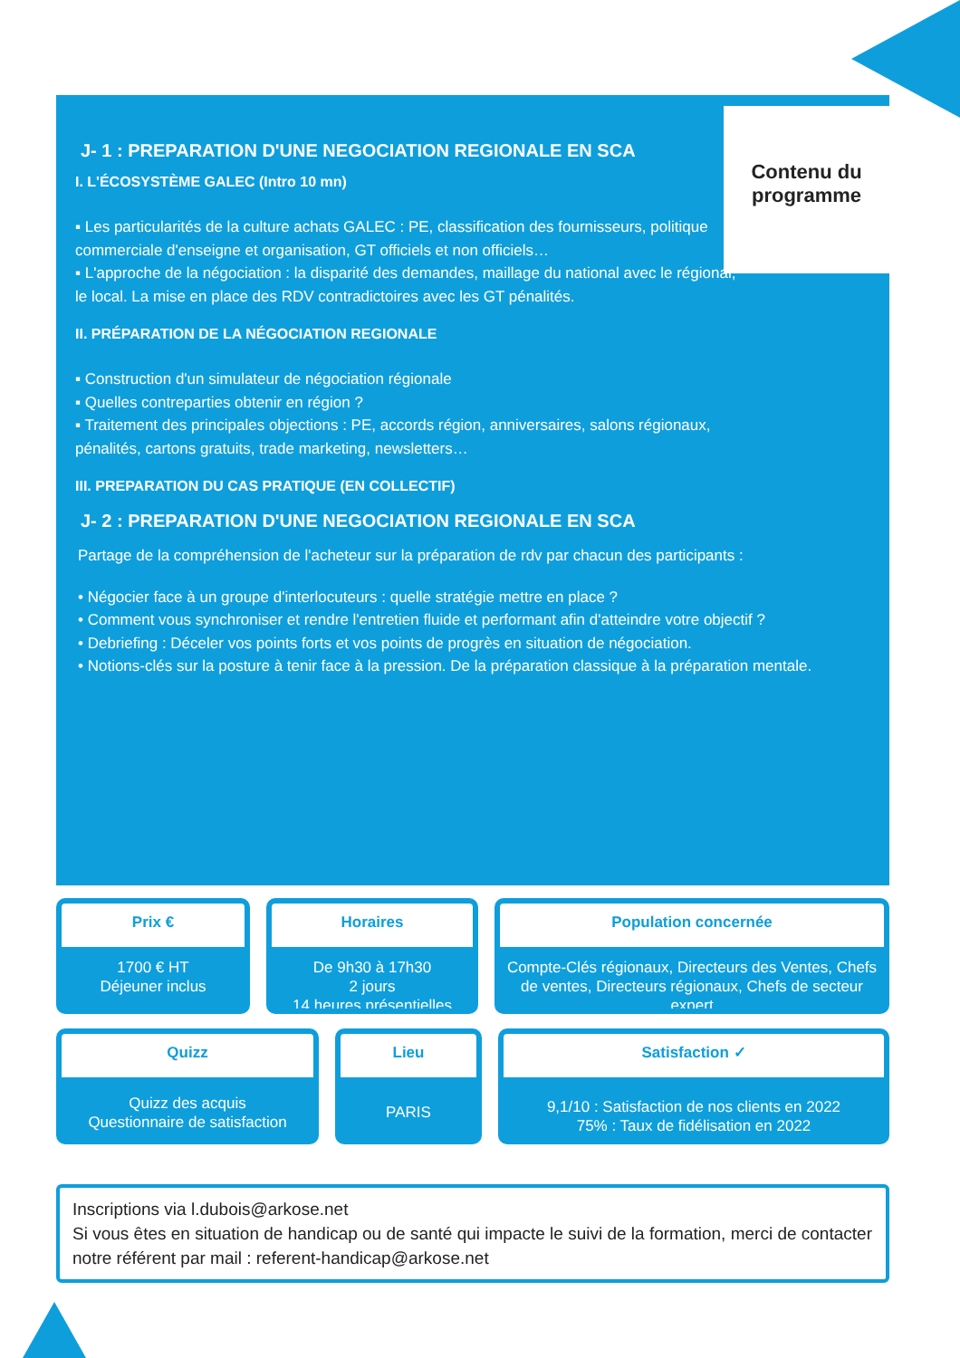Contenu du programme
J- 1 : PREPARATION D'UNE NEGOCIATION REGIONALE EN SCA
I. L'ÉCOSYSTÈME GALEC (Intro 10 mn)
▪ Les particularités de la culture achats GALEC : PE, classification des fournisseurs, politique commerciale d'enseigne et organisation, GT officiels et non officiels…
▪ L'approche de la négociation : la disparité des demandes, maillage du national avec le régional, le local. La mise en place des RDV contradictoires avec les GT pénalités.
II. PRÉPARATION DE LA NÉGOCIATION REGIONALE
▪ Construction d'un simulateur de négociation régionale
▪ Quelles contreparties obtenir en région ?
▪ Traitement des principales objections : PE, accords région, anniversaires, salons régionaux, pénalités, cartons gratuits, trade marketing, newsletters…
III. PREPARATION DU CAS PRATIQUE (EN COLLECTIF)
J- 2 : PREPARATION D'UNE NEGOCIATION REGIONALE EN SCA
Partage de la compréhension de l'acheteur sur la préparation de rdv par chacun des participants :
• Négocier face à un groupe d'interlocuteurs : quelle stratégie mettre en place ?
• Comment vous synchroniser et rendre l'entretien fluide et performant afin d'atteindre votre objectif ?
• Debriefing : Déceler vos points forts et vos points de progrès en situation de négociation.
• Notions-clés sur la posture à tenir face à la pression. De la préparation classique à la préparation mentale.
Prix €
1700 € HT
Déjeuner inclus
Horaires
De 9h30 à 17h30
2 jours
14 heures présentielles
Population concernée
Compte-Clés régionaux, Directeurs des Ventes, Chefs de ventes, Directeurs régionaux, Chefs de secteur expert
Quizz
Quizz des acquis
Questionnaire de satisfaction
Lieu
PARIS
Satisfaction ✓
9,1/10 : Satisfaction de nos clients en 2022
75% : Taux de fidélisation en 2022
Inscriptions via l.dubois@arkose.net
Si vous êtes en situation de handicap ou de santé qui impacte le suivi de la formation, merci de contacter notre référent par mail : referent-handicap@arkose.net